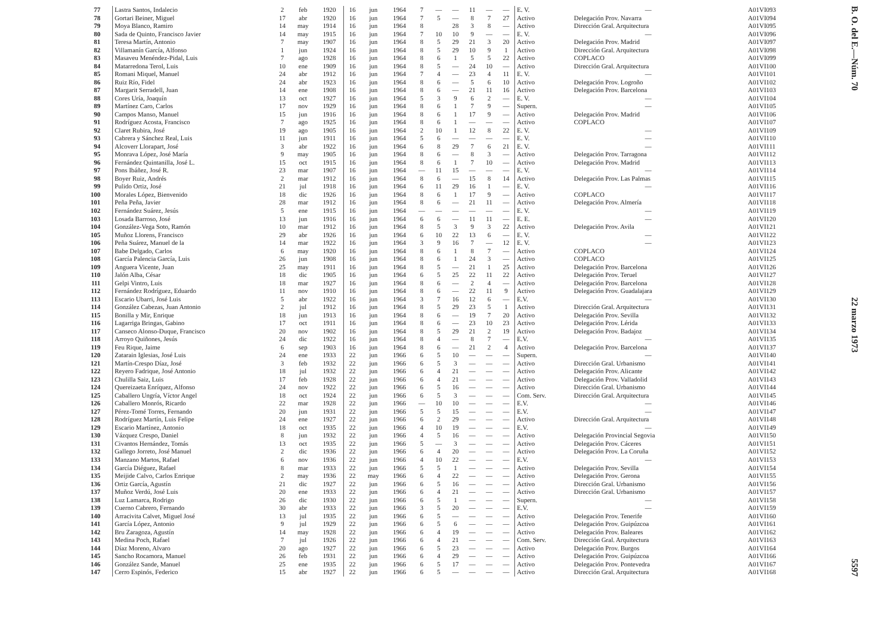| 77 | Lastra Santos, Indalecio | 2 | feb | 1920 | 16 | jun | 1964 | 7 | — | — | 11 | — | — | E. V. | — | A01VI093 |
| 78 | Gortari Beiner, Miguel | 17 | abr | 1920 | 16 | jun | 1964 | 7 | 5 | — | 8 | 7 | 27 | Activo | Delegación Prov. Navarra | A01VI094 |
| 79 | Moya Blanco, Ramiro | 14 | may | 1914 | 16 | jun | 1964 | 8 | | 28 | 3 | 8 | — | Activo | Dirección Gral. Arquitectura | A01VI095 |
| 80 | Sada de Quinto, Francisco Javier | 14 | may | 1915 | 16 | jun | 1964 | 7 | 10 | 10 | 9 | — | — | E. V. | — | A01VI096 |
| 81 | Teresa Martín, Antonio | 7 | may | 1907 | 16 | jun | 1964 | 8 | 5 | 29 | 21 | 3 | 20 | Activo | Delegación Prov. Madrid | A01VI097 |
| 82 | Villamanín García, Alfonso | 1 | jun | 1924 | 16 | jun | 1964 | 8 | 5 | 29 | 10 | 9 | 1 | Activo | Dirección Gral. Arquitectura | A01VI098 |
| 83 | Masaveu Menéndez-Pidal, Luis | 7 | ago | 1928 | 16 | jun | 1964 | 8 | 6 | 1 | 5 | 5 | 22 | Activo | COPLACO | A01VI099 |
| 84 | Matarredona Terol, Luis | 10 | ene | 1909 | 16 | jun | 1964 | 8 | 5 | — | 24 | 10 | — | Activo | Dirección Gral. Arquitectura | A01VI100 |
| 85 | Romani Miquel, Manuel | 24 | abr | 1912 | 16 | jun | 1964 | 7 | 4 | — | 23 | 4 | 11 | E. V. | — | A01VI101 |
| 86 | Ruiz Río, Fidel | 24 | abr | 1923 | 16 | jun | 1964 | 8 | 6 | — | 5 | 6 | 10 | Activo | Delegación Prov. Logroño | A01VI102 |
| 87 | Margarit Serradell, Juan | 14 | ene | 1908 | 16 | jun | 1964 | 8 | 6 | — | 21 | 11 | 16 | Activo | Delegación Prov. Barcelona | A01VI103 |
| 88 | Cores Uría, Joaquín | 13 | oct | 1927 | 16 | jun | 1964 | 5 | 3 | 9 | 6 | 2 | — | E. V. | — | A01VI104 |
| 89 | Martínez Caro, Carlos | 17 | nov | 1929 | 16 | jun | 1964 | 8 | 6 | 1 | 7 | 9 | — | Supern. | — | A01VI105 |
| 90 | Campos Manso, Manuel | 15 | jun | 1916 | 16 | jun | 1964 | 8 | 6 | 1 | 17 | 9 | — | Activo | Delegación Prov. Madrid | A01VI106 |
| 91 | Rodríguez Acosta, Francisco | 7 | ago | 1925 | 16 | jun | 1964 | 8 | 6 | 1 | — | — | — | Activo | COPLACO | A01VI107 |
| 92 | Claret Rubira, José | 19 | ago | 1905 | 16 | jun | 1964 | 2 | 10 | 1 | 12 | 8 | 22 | E. V. | — | A01VI109 |
| 93 | Cabrera y Sánchez Real, Luis | 11 | jun | 1911 | 16 | jun | 1964 | 5 | 6 | — | — | — | — | E. V. | — | A01VI110 |
| 94 | Alcoverr Llorapart, José | 3 | abr | 1922 | 16 | jun | 1964 | 6 | 8 | 29 | 7 | 6 | 21 | E. V. | — | A01VI111 |
| 95 | Monrava López, José María | 9 | may | 1905 | 16 | jun | 1964 | 8 | 6 | — | 8 | 3 | — | Activo | Delegación Prov. Tarragona | A01VI112 |
| 96 | Fernández Quintanilla, José L. | 15 | oct | 1915 | 16 | jun | 1964 | 8 | 6 | 1 | 7 | 10 | — | Activo | Delegación Prov. Madrid | A01VI113 |
| 97 | Pons Ibáñez, José R. | 23 | mar | 1907 | 16 | jun | 1964 | — | 11 | 15 | — | — | — | E. V. | — | A01VI114 |
| 98 | Boyer Ruiz, Andrés | 2 | mar | 1912 | 16 | jun | 1964 | 8 | 6 | — | 15 | 8 | 14 | Activo | Delegación Prov. Las Palmas | A01VI115 |
| 99 | Pulido Ortiz, José | 21 | jul | 1918 | 16 | jun | 1964 | 6 | 11 | 29 | 16 | 1 | — | E. V. | — | A01VI116 |
| 100 | Morales López, Bienvenido | 18 | dic | 1926 | 16 | jun | 1964 | 8 | 6 | 1 | 17 | 9 | — | Activo | COPLACO | A01VI117 |
| 101 | Peña Peña, Javier | 28 | mar | 1912 | 16 | jun | 1964 | 8 | 6 | — | 21 | 11 | — | Activo | Delegación Prov. Almería | A01VI118 |
| 102 | Fernández Suárez, Jesús | 5 | ene | 1915 | 16 | jun | 1964 | — | — | — | — | — | — | E. V. | — | A01VI119 |
| 103 | Losada Barroso, José | 13 | jun | 1916 | 16 | jun | 1964 | 6 | 6 | — | 11 | 11 | — | E. E. | — | A01VI120 |
| 104 | González-Vega Soto, Ramón | 10 | mar | 1912 | 16 | jun | 1964 | 8 | 5 | 3 | 9 | 3 | 22 | Activo | Delegación Prov. Avila | A01VI121 |
| 105 | Muñoz Llorens, Francisco | 29 | abr | 1926 | 16 | jun | 1964 | 6 | 10 | 22 | 13 | 6 | — | E. V. | — | A01VI122 |
| 106 | Peña Suárez, Manuel de la | 14 | mar | 1922 | 16 | jun | 1964 | 3 | 9 | 16 | 7 | — | 12 | E. V. | — | A01VI123 |
| 107 | Babe Delgado, Carlos | 6 | may | 1920 | 16 | jun | 1964 | 8 | 6 | 1 | 8 | 7 | — | Activo | COPLACO | A01VI124 |
| 108 | García Palencia García, Luis | 26 | jun | 1908 | 16 | jun | 1964 | 8 | 6 | 1 | 24 | 3 | — | Activo | COPLACO | A01VI125 |
| 109 | Anguera Vicente, Juan | 25 | may | 1911 | 16 | jun | 1964 | 8 | 5 | — | 21 | 1 | 25 | Activo | Delegación Prov. Barcelona | A01VI126 |
| 110 | Jalón Alba, César | 18 | dic | 1905 | 16 | jun | 1964 | 6 | 5 | 25 | 22 | 11 | 22 | Activo | Delegación Prov. Teruel | A01VI127 |
| 111 | Gelpi Vintro, Luis | 18 | mar | 1927 | 16 | jun | 1964 | 8 | 6 | — | 2 | 4 | — | Activo | Delegación Prov. Barcelona | A01VI128 |
| 112 | Fernández Rodríguez, Eduardo | 11 | nov | 1910 | 16 | jun | 1964 | 8 | 6 | — | 22 | 11 | 9 | Activo | Delegación Prov. Guadalajara | A01VI129 |
| 113 | Escario Ubarri, José Luis | 5 | abr | 1922 | 16 | jun | 1964 | 3 | 7 | 16 | 12 | 6 | — | E.V. | — | A01VI130 |
| 114 | González Cabezas, Juan Antonio | 2 | jul | 1912 | 16 | jun | 1964 | 8 | 5 | 29 | 23 | 5 | 1 | Activo | Dirección Gral. Arquitectura | A01VI131 |
| 115 | Bonilla y Mir, Enrique | 18 | jun | 1913 | 16 | jun | 1964 | 8 | 6 | — | 19 | 7 | 20 | Activo | Delegación Prov. Sevilla | A01VI132 |
| 116 | Lagarriga Bringas, Gabino | 17 | oct | 1911 | 16 | jun | 1964 | 8 | 6 | — | 23 | 10 | 23 | Activo | Delegación Prov. Lérida | A01VI133 |
| 117 | Canseco Alonso-Duque, Francisco | 20 | nov | 1902 | 16 | jun | 1964 | 8 | 5 | 29 | 21 | 2 | 19 | Activo | Delegación Prov. Badajoz | A01VI134 |
| 118 | Arroyo Quiñones, Jesús | 24 | dic | 1922 | 16 | jun | 1964 | 8 | 4 | — | 8 | 7 | — | E.V. | — | A01VI135 |
| 119 | Feu Rique, Jaime | 6 | sep | 1903 | 16 | jun | 1964 | 8 | 6 | — | 21 | 2 | 4 | Activo | Delegación Prov. Barcelona | A01VI137 |
| 120 | Zatarain Iglesias, José Luis | 24 | ene | 1933 | 22 | jun | 1966 | 6 | 5 | 10 | — | — | — | Supern. | — | A01VI140 |
| 121 | Martín-Crespo Díaz, José | 3 | feb | 1932 | 22 | jun | 1966 | 6 | 5 | 3 | — | — | — | Activo | Dirección Gral. Urbanismo | A01VI141 |
| 122 | Reyero Fadrique, José Antonio | 18 | jul | 1932 | 22 | jun | 1966 | 6 | 4 | 21 | — | — | — | Activo | Delegación Prov. Alicante | A01VI142 |
| 123 | Chulilla Saiz, Luis | 17 | feb | 1928 | 22 | jun | 1966 | 6 | 4 | 21 | — | — | — | Activo | Delegación Prov. Valladolid | A01VI143 |
| 124 | Quereizaeta Enríquez, Alfonso | 24 | nov | 1922 | 22 | jun | 1966 | 6 | 5 | 16 | — | — | — | Activo | Dirección Gral. Urbanismo | A01VI144 |
| 125 | Caballero Ungría, Víctor Angel | 18 | oct | 1924 | 22 | jun | 1966 | 6 | 5 | 3 | — | — | — | Com. Serv. | Dirección Gral. Arquitectura | A01VI145 |
| 126 | Caballero Monrós, Ricardo | 22 | mar | 1928 | 22 | jun | 1966 | — | 10 | 10 | — | — | — | E.V. | — | A01VI146 |
| 127 | Pérez-Tomé Torres, Fernando | 20 | jun | 1931 | 22 | jun | 1966 | 5 | 5 | 15 | — | — | — | E.V. | — | A01VI147 |
| 128 | Rodríguez Martín, Luis Felipe | 24 | ene | 1927 | 22 | jun | 1966 | 6 | 2 | 29 | — | — | — | Activo | Dirección Gral. Arquitectura | A01VI148 |
| 129 | Escario Martínez, Antonio | 18 | oct | 1935 | 22 | jun | 1966 | 4 | 10 | 19 | — | — | — | E.V. | — | A01VI149 |
| 130 | Vázquez Crespo, Daniel | 8 | jun | 1932 | 22 | jun | 1966 | 4 | 5 | 16 | — | — | — | Activo | Delegación Provincial Segovia | A01VI150 |
| 131 | Civantos Hernández, Tomás | 13 | oct | 1935 | 22 | jun | 1966 | 5 | — | 3 | — | — | — | Activo | Delegación Prov. Cáceres | A01VI151 |
| 132 | Gallego Jorreto, José Manuel | 2 | dic | 1936 | 22 | jun | 1966 | 6 | 4 | 20 | — | — | — | Activo | Delegación Prov. La Coruña | A01VI152 |
| 133 | Manzano Martos, Rafael | 6 | nov | 1936 | 22 | jun | 1966 | 4 | 10 | 22 | — | — | — | E.V. | — | A01VI153 |
| 134 | García Diéguez, Rafael | 8 | mar | 1933 | 22 | jun | 1966 | 5 | 5 | 1 | — | — | — | Activo | Delegación Prov. Sevilla | A01VI154 |
| 135 | Meijide Calvo, Carlos Enrique | 2 | may | 1936 | 22 | may | 1966 | 6 | 4 | 22 | — | — | — | Activo | Delegación Prov. Gerona | A01VI155 |
| 136 | Ortiz García, Agustín | 21 | dic | 1927 | 22 | jun | 1966 | 6 | 5 | 16 | — | — | — | Activo | Dirección Gral. Urbanismo | A01VI156 |
| 137 | Muñoz Verdú, José Luis | 20 | ene | 1933 | 22 | jun | 1966 | 6 | 4 | 21 | — | — | — | Activo | Dirección Gral. Urbanismo | A01VI157 |
| 138 | Luz Lamarca, Rodrigo | 26 | dic | 1930 | 22 | jun | 1966 | 6 | 5 | 1 | — | — | — | Supern. | — | A01VI158 |
| 139 | Cuerno Cabrero, Fernando | 30 | abr | 1933 | 22 | jun | 1966 | 3 | 5 | 20 | — | — | — | E.V. | — | A01VI159 |
| 140 | Arracivita Calvet, Miguel José | 13 | jul | 1935 | 22 | jun | 1966 | 6 | 5 | — | — | — | — | Activo | Delegación Prov. Tenerife | A01VI160 |
| 141 | García López, Antonio | 9 | jul | 1929 | 22 | jun | 1966 | 6 | 5 | 6 | — | — | — | Activo | Delegación Prov. Guipúzcoa | A01VI161 |
| 142 | Bru Zaragoza, Agustín | 14 | may | 1928 | 22 | jun | 1966 | 6 | 4 | 19 | — | — | — | Activo | Delegación Prov. Baleares | A01VI162 |
| 143 | Medina Poch, Rafael | 7 | jul | 1926 | 22 | jun | 1966 | 6 | 4 | 21 | — | — | — | Com. Serv. | Dirección Gral. Arquitectura | A01VI163 |
| 144 | Díaz Moreno, Alvaro | 20 | ago | 1927 | 22 | jun | 1966 | 6 | 5 | 23 | — | — | — | Activo | Delegación Prov. Burgos | A01VI164 |
| 145 | Sancho Rocamora, Manuel | 26 | feb | 1931 | 22 | jun | 1966 | 6 | 4 | 29 | — | — | — | Activo | Delegación Prov. Guipúzcoa | A01VI166 |
| 146 | González Sande, Manuel | 25 | ene | 1935 | 22 | jun | 1966 | 6 | 5 | 17 | — | — | — | Activo | Delegación Prov. Pontevedra | A01VI167 |
| 147 | Cerro Espinós, Federico | 15 | abr | 1927 | 22 | jun | 1966 | 6 | 5 | — | — | — | — | Activo | Dirección Gral. Arquitectura | A01VI168 |
B. O. del E.—Núm. 70 22 marzo 1973 5597